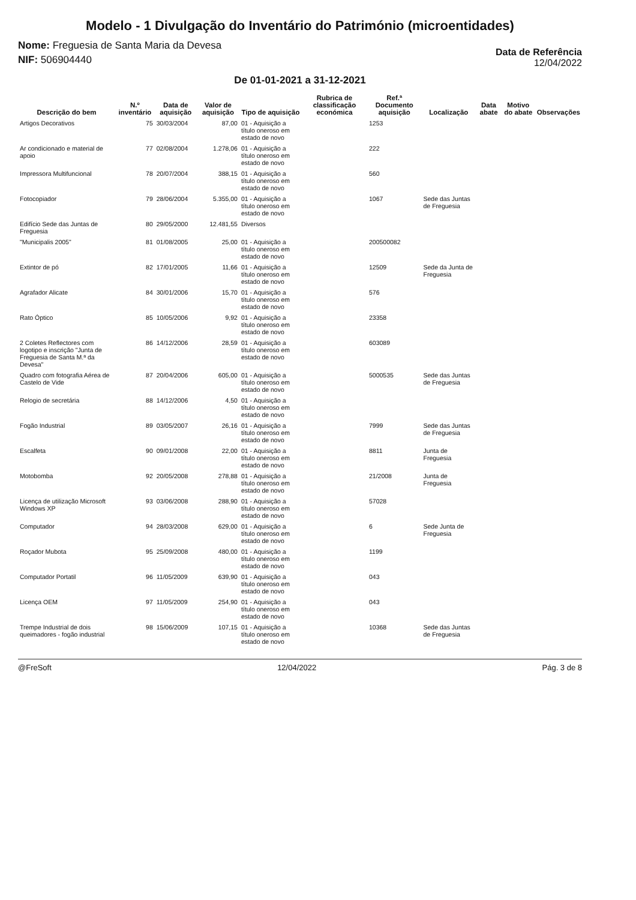Modelo - 1 Divulgação do Inventário do Património (microentidades)
Nome: Freguesia de Santa Maria da Devesa
NIF: 506904440
Data de Referência
12/04/2022
De 01-01-2021 a 31-12-2021
| Descrição do bem | N.º inventário | Data de aquisição | Valor de aquisição | Tipo de aquisição | Rubrica de classificação económica | Ref.ª Documento aquisição | Localização | Data abate | Motivo do abate | Observações |
| --- | --- | --- | --- | --- | --- | --- | --- | --- | --- | --- |
| Artigos Decorativos | 75 | 30/03/2004 | 87,00 | 01 - Aquisição a título oneroso em estado de novo | | 1253 | | | | |
| Ar condicionado e material de apoio | 77 | 02/08/2004 | 1.278,06 | 01 - Aquisição a título oneroso em estado de novo | | 222 | | | | |
| Impressora Multifuncional | 78 | 20/07/2004 | 388,15 | 01 - Aquisição a título oneroso em estado de novo | | 560 | | | | |
| Fotocopiador | 79 | 28/06/2004 | 5.355,00 | 01 - Aquisição a título oneroso em estado de novo | | 1067 | Sede das Juntas de Freguesia | | | |
| Edifício Sede das Juntas de Freguesia | 80 | 29/05/2000 | 12.481,55 | Diversos | | | | | | |
| "Municipalis 2005" | 81 | 01/08/2005 | 25,00 | 01 - Aquisição a título oneroso em estado de novo | | 200500082 | | | | |
| Extintor de pó | 82 | 17/01/2005 | 11,66 | 01 - Aquisição a título oneroso em estado de novo | | 12509 | Sede da Junta de Freguesia | | | |
| Agrafador Alicate | 84 | 30/01/2006 | 15,70 | 01 - Aquisição a título oneroso em estado de novo | | 576 | | | | |
| Rato Óptico | 85 | 10/05/2006 | 9,92 | 01 - Aquisição a título oneroso em estado de novo | | 23358 | | | | |
| 2 Coletes Reflectores com logotipo e inscrição "Junta de Freguesia de Santa M.ª da Devesa" | 86 | 14/12/2006 | 28,59 | 01 - Aquisição a título oneroso em estado de novo | | 603089 | | | | |
| Quadro com fotografia Aérea de Castelo de Vide | 87 | 20/04/2006 | 605,00 | 01 - Aquisição a título oneroso em estado de novo | | 5000535 | Sede das Juntas de Freguesia | | | |
| Relogio de secretária | 88 | 14/12/2006 | 4,50 | 01 - Aquisição a título oneroso em estado de novo | | | | | | |
| Fogão Industrial | 89 | 03/05/2007 | 26,16 | 01 - Aquisição a título oneroso em estado de novo | | 7999 | Sede das Juntas de Freguesia | | | |
| Escalfeta | 90 | 09/01/2008 | 22,00 | 01 - Aquisição a título oneroso em estado de novo | | 8811 | Junta de Freguesia | | | |
| Motobomba | 92 | 20/05/2008 | 278,88 | 01 - Aquisição a título oneroso em estado de novo | | 21/2008 | Junta de Freguesia | | | |
| Licença de utilização Microsoft Windows XP | 93 | 03/06/2008 | 288,90 | 01 - Aquisição a título oneroso em estado de novo | | 57028 | | | | |
| Computador | 94 | 28/03/2008 | 629,00 | 01 - Aquisição a título oneroso em estado de novo | | 6 | Sede Junta de Freguesia | | | |
| Roçador Mubota | 95 | 25/09/2008 | 480,00 | 01 - Aquisição a título oneroso em estado de novo | | 1199 | | | | |
| Computador Portatil | 96 | 11/05/2009 | 639,90 | 01 - Aquisição a título oneroso em estado de novo | | 043 | | | | |
| Licença OEM | 97 | 11/05/2009 | 254,90 | 01 - Aquisição a título oneroso em estado de novo | | 043 | | | | |
| Trempe Industrial de dois queimadores - fogão industrial | 98 | 15/06/2009 | 107,15 | 01 - Aquisição a título oneroso em estado de novo | | 10368 | Sede das Juntas de Freguesia | | | |
@FreSoft 12/04/2022 Pág. 3 de 8